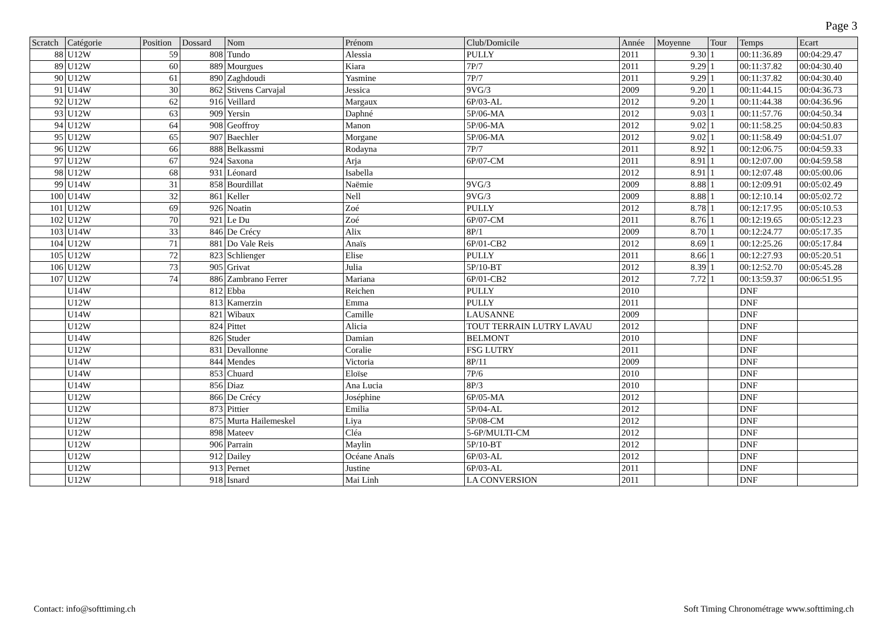Page 3
| Scratch | Catégorie | Position | Dossard | Nom | Prénom | Club/Domicile | Année | Moyenne | Tour | Temps | Ecart |
| --- | --- | --- | --- | --- | --- | --- | --- | --- | --- | --- | --- |
| 88 | U12W | 59 | 808 | Tundo | Alessia | PULLY | 2011 | 9.30 | 1 | 00:11:36.89 | 00:04:29.47 |
| 89 | U12W | 60 | 889 | Mourgues | Kiara | 7P/7 | 2011 | 9.29 | 1 | 00:11:37.82 | 00:04:30.40 |
| 90 | U12W | 61 | 890 | Zaghdoudi | Yasmine | 7P/7 | 2011 | 9.29 | 1 | 00:11:37.82 | 00:04:30.40 |
| 91 | U14W | 30 | 862 | Stivens Carvajal | Jessica | 9VG/3 | 2009 | 9.20 | 1 | 00:11:44.15 | 00:04:36.73 |
| 92 | U12W | 62 | 916 | Veillard | Margaux | 6P/03-AL | 2012 | 9.20 | 1 | 00:11:44.38 | 00:04:36.96 |
| 93 | U12W | 63 | 909 | Yersin | Daphné | 5P/06-MA | 2012 | 9.03 | 1 | 00:11:57.76 | 00:04:50.34 |
| 94 | U12W | 64 | 908 | Geoffroy | Manon | 5P/06-MA | 2012 | 9.02 | 1 | 00:11:58.25 | 00:04:50.83 |
| 95 | U12W | 65 | 907 | Baechler | Morgane | 5P/06-MA | 2012 | 9.02 | 1 | 00:11:58.49 | 00:04:51.07 |
| 96 | U12W | 66 | 888 | Belkassmi | Rodayna | 7P/7 | 2011 | 8.92 | 1 | 00:12:06.75 | 00:04:59.33 |
| 97 | U12W | 67 | 924 | Saxona | Arja | 6P/07-CM | 2011 | 8.91 | 1 | 00:12:07.00 | 00:04:59.58 |
| 98 | U12W | 68 | 931 | Léonard | Isabella | | 2012 | 8.91 | 1 | 00:12:07.48 | 00:05:00.06 |
| 99 | U14W | 31 | 858 | Bourdillat | Naëmie | 9VG/3 | 2009 | 8.88 | 1 | 00:12:09.91 | 00:05:02.49 |
| 100 | U14W | 32 | 861 | Keller | Nell | 9VG/3 | 2009 | 8.88 | 1 | 00:12:10.14 | 00:05:02.72 |
| 101 | U12W | 69 | 926 | Noatin | Zoé | PULLY | 2012 | 8.78 | 1 | 00:12:17.95 | 00:05:10.53 |
| 102 | U12W | 70 | 921 | Le Du | Zoé | 6P/07-CM | 2011 | 8.76 | 1 | 00:12:19.65 | 00:05:12.23 |
| 103 | U14W | 33 | 846 | De Crécy | Alix | 8P/1 | 2009 | 8.70 | 1 | 00:12:24.77 | 00:05:17.35 |
| 104 | U12W | 71 | 881 | Do Vale Reis | Anaïs | 6P/01-CB2 | 2012 | 8.69 | 1 | 00:12:25.26 | 00:05:17.84 |
| 105 | U12W | 72 | 823 | Schlienger | Elise | PULLY | 2011 | 8.66 | 1 | 00:12:27.93 | 00:05:20.51 |
| 106 | U12W | 73 | 905 | Grivat | Julia | 5P/10-BT | 2012 | 8.39 | 1 | 00:12:52.70 | 00:05:45.28 |
| 107 | U12W | 74 | 886 | Zambrano Ferrer | Mariana | 6P/01-CB2 | 2012 | 7.72 | 1 | 00:13:59.37 | 00:06:51.95 |
| | U14W | | 812 | Ebba | Reichen | PULLY | 2010 | | | DNF | |
| | U12W | | 813 | Kamerzin | Emma | PULLY | 2011 | | | DNF | |
| | U14W | | 821 | Wibaux | Camille | LAUSANNE | 2009 | | | DNF | |
| | U12W | | 824 | Pittet | Alicia | TOUT TERRAIN LUTRY LAVAU | 2012 | | | DNF | |
| | U14W | | 826 | Studer | Damian | BELMONT | 2010 | | | DNF | |
| | U12W | | 831 | Devallonne | Coralie | FSG LUTRY | 2011 | | | DNF | |
| | U14W | | 844 | Mendes | Victoria | 8P/11 | 2009 | | | DNF | |
| | U14W | | 853 | Chuard | Eloïse | 7P/6 | 2010 | | | DNF | |
| | U14W | | 856 | Diaz | Ana Lucia | 8P/3 | 2010 | | | DNF | |
| | U12W | | 866 | De Crécy | Joséphine | 6P/05-MA | 2012 | | | DNF | |
| | U12W | | 873 | Pittier | Emilia | 5P/04-AL | 2012 | | | DNF | |
| | U12W | | 875 | Murta Hailemeskel | Liya | 5P/08-CM | 2012 | | | DNF | |
| | U12W | | 898 | Mateev | Cléa | 5-6P/MULTI-CM | 2012 | | | DNF | |
| | U12W | | 906 | Parrain | Maylin | 5P/10-BT | 2012 | | | DNF | |
| | U12W | | 912 | Dailey | Océane Anaïs | 6P/03-AL | 2012 | | | DNF | |
| | U12W | | 913 | Pernet | Justine | 6P/03-AL | 2011 | | | DNF | |
| | U12W | | 918 | Isnard | Mai Linh | LA CONVERSION | 2011 | | | DNF | |
Contact: info@softtiming.ch
Soft Timing Chronométrage www.softtiming.ch